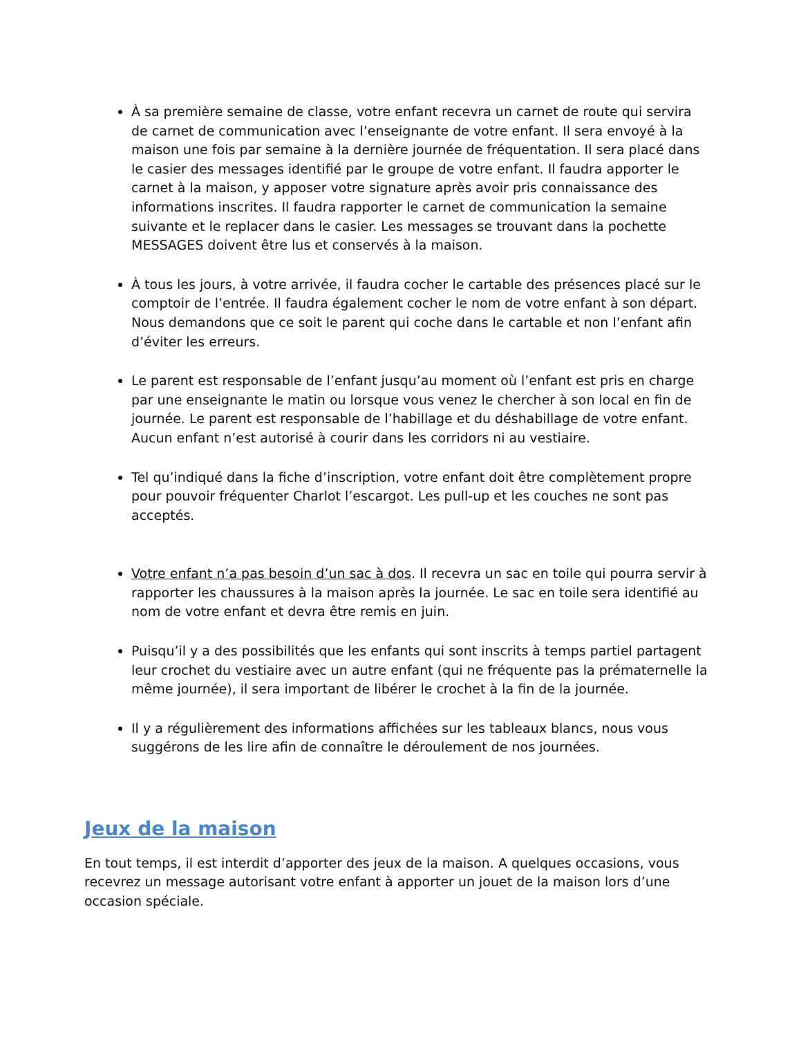À sa première semaine de classe, votre enfant recevra un carnet de route qui servira de carnet de communication avec l’enseignante de votre enfant. Il sera envoyé à la maison une fois par semaine à la dernière journée de fréquentation. Il sera placé dans le casier des messages identifié par le groupe de votre enfant. Il faudra apporter le carnet à la maison, y apposer votre signature après avoir pris connaissance des informations inscrites. Il faudra rapporter le carnet de communication la semaine suivante et le replacer dans le casier. Les messages se trouvant dans la pochette MESSAGES doivent être lus et conservés à la maison.
À tous les jours, à votre arrivée, il faudra cocher le cartable des présences placé sur le comptoir de l’entrée. Il faudra également cocher le nom de votre enfant à son départ. Nous demandons que ce soit le parent qui coche dans le cartable et non l’enfant afin d’éviter les erreurs.
Le parent est responsable de l’enfant jusqu’au moment où l’enfant est pris en charge par une enseignante le matin ou lorsque vous venez le chercher à son local en fin de journée. Le parent est responsable de l’habillage et du déshabillage de votre enfant. Aucun enfant n’est autorisé à courir dans les corridors ni au vestiaire.
Tel qu’indiqué dans la fiche d’inscription, votre enfant doit être complètement propre pour pouvoir fréquenter Charlot l’escargot. Les pull-up et les couches ne sont pas acceptés.
Votre enfant n’a pas besoin d’un sac à dos. Il recevra un sac en toile qui pourra servir à rapporter les chaussures à la maison après la journée. Le sac en toile sera identifié au nom de votre enfant et devra être remis en juin.
Puisqu’il y a des possibilités que les enfants qui sont inscrits à temps partiel partagent leur crochet du vestiaire avec un autre enfant (qui ne fréquente pas la prématernelle la même journée), il sera important de libérer le crochet à la fin de la journée.
Il y a régulièrement des informations affichées sur les tableaux blancs, nous vous suggérons de les lire afin de connaître le déroulement de nos journées.
Jeux de la maison
En tout temps, il est interdit d’apporter des jeux de la maison. A quelques occasions, vous recevrez un message autorisant votre enfant à apporter un jouet de la maison lors d’une occasion spéciale.